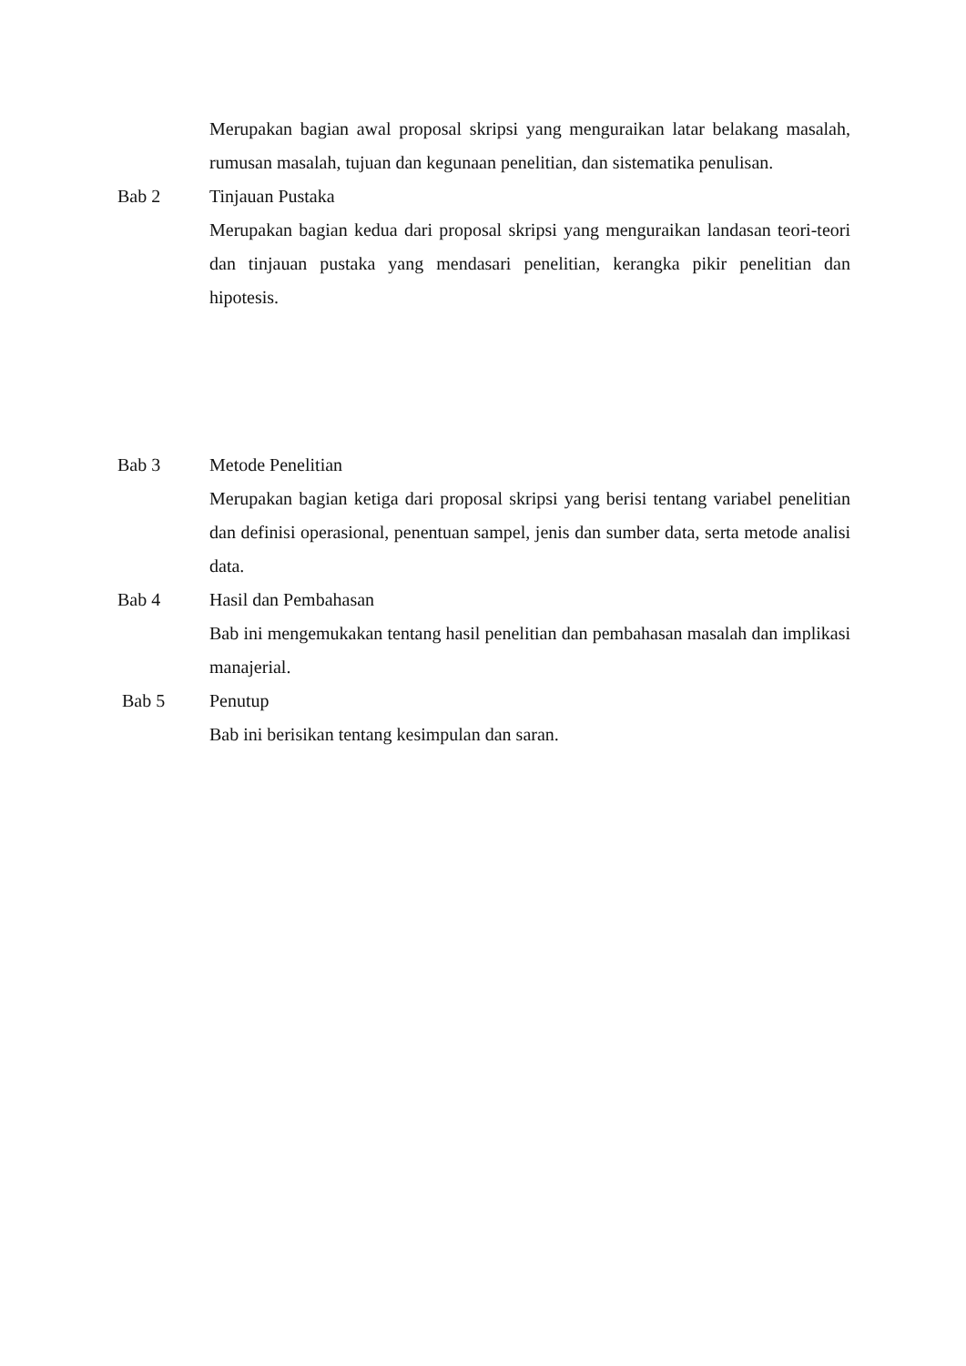Merupakan bagian awal proposal skripsi yang menguraikan latar belakang masalah, rumusan masalah, tujuan dan kegunaan penelitian, dan sistematika penulisan.
Bab 2 Tinjauan Pustaka
Merupakan bagian kedua dari proposal skripsi yang menguraikan landasan teori-teori dan tinjauan pustaka yang mendasari penelitian, kerangka pikir penelitian dan hipotesis.
Bab 3 Metode Penelitian
Merupakan bagian ketiga dari proposal skripsi yang berisi tentang variabel penelitian dan definisi operasional, penentuan sampel, jenis dan sumber data, serta metode analisi data.
Bab 4 Hasil dan Pembahasan
Bab ini mengemukakan tentang hasil penelitian dan pembahasan masalah dan implikasi manajerial.
Bab 5 Penutup
Bab ini berisikan tentang kesimpulan dan saran.